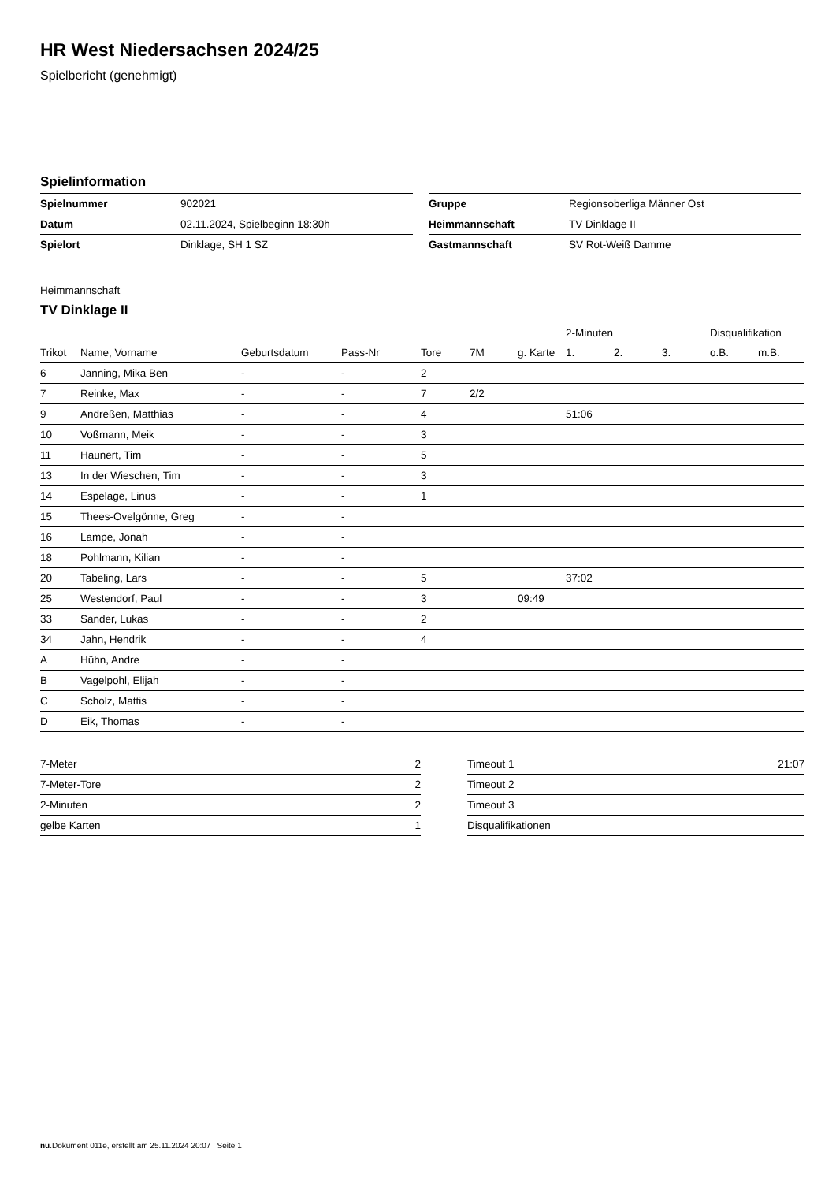HR West Niedersachsen 2024/25
Spielbericht (genehmigt)
Spielinformation
| Spielnummer | 902021 |
| Datum | 02.11.2024, Spielbeginn 18:30h |
| Spielort | Dinklage, SH 1 SZ |
| Gruppe | Regionsoberliga Männer Ost |
| Heimmannschaft | TV Dinklage II |
| Gastmannschaft | SV Rot-Weiß Damme |
Heimmannschaft
TV Dinklage II
| | | | | | | | 2-Minuten | | | Disqualifikation | |
| --- | --- | --- | --- | --- | --- | --- | --- | --- | --- | --- | --- |
| Trikot | Name, Vorname | Geburtsdatum | Pass-Nr | Tore | 7M | g. Karte | 1. | 2. | 3. | o.B. | m.B. |
| 6 | Janning, Mika Ben | - | - | 2 | | | | | | | |
| 7 | Reinke, Max | - | - | 7 | 2/2 | | | | | | |
| 9 | Andreßen, Matthias | - | - | 4 | | | 51:06 | | | | |
| 10 | Voßmann, Meik | - | - | 3 | | | | | | | |
| 11 | Haunert, Tim | - | - | 5 | | | | | | | |
| 13 | In der Wieschen, Tim | - | - | 3 | | | | | | | |
| 14 | Espelage, Linus | - | - | 1 | | | | | | | |
| 15 | Thees-Ovelgönne, Greg | - | - | | | | | | | | |
| 16 | Lampe, Jonah | - | - | | | | | | | | |
| 18 | Pohlmann, Kilian | - | - | | | | | | | | |
| 20 | Tabeling, Lars | - | - | 5 | | | 37:02 | | | | |
| 25 | Westendorf, Paul | - | - | 3 | | 09:49 | | | | | |
| 33 | Sander, Lukas | - | - | 2 | | | | | | | |
| 34 | Jahn, Hendrik | - | - | 4 | | | | | | | |
| A | Hühn, Andre | - | - | | | | | | | | |
| B | Vagelpohl, Elijah | - | - | | | | | | | | |
| C | Scholz, Mattis | - | - | | | | | | | | |
| D | Eik, Thomas | - | - | | | | | | | | |
| 7-Meter | 2 |
| 7-Meter-Tore | 2 |
| 2-Minuten | 2 |
| gelbe Karten | 1 |
| Timeout 1 | 21:07 |
| Timeout 2 | |
| Timeout 3 | |
| Disqualifikationen | |
nu.Dokument 011e, erstellt am 25.11.2024 20:07 | Seite 1